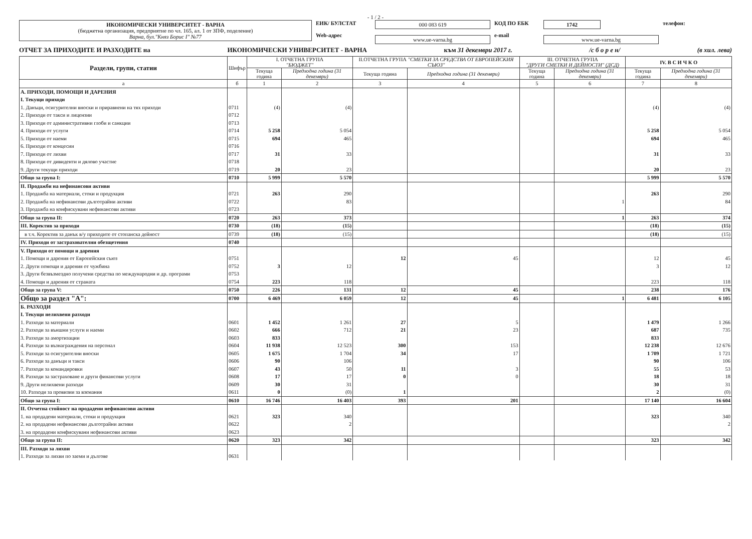- 1 / 2 -
ИКОНОМИЧЕСКИ УНИВЕРСИТЕТ - ВАРНА
(бюджетна организация, предприятие по чл. 165, ал. 1 от ЗПФ, поделение)
Варна, бул."Княз Борис I" №77
ЕИК/ БУЛСТАТ
Web-адрес
000 083 619
www.ue-varna.bg
КОД ПО ЕБК
e-mail
1742
www.ue-varna.bg
телефон:
ОТЧЕТ ЗА ПРИХОДИТЕ И РАЗХОДИТЕ на ИКОНОМИЧЕСКИ УНИВЕРСИТЕТ - ВАРНА към 31 декември 2017 г. /с б о р е н/ (в хил. лева)
| Раздели, групи, статии | Шифър | I. ОТЧЕТНА ГРУПА "БЮДЖЕТ" | | II.ОТЧЕТНА ГРУПА "СМЕТКИ ЗА СРЕДСТВА ОТ ЕВРОПЕЙСКИЯ СЪЮЗ" | | III. ОТЧЕТНА ГРУПА "ДРУГИ СМЕТКИ И ДЕЙНОСТИ" (ДСД) | | IV. В С И Ч К О | |
| --- | --- | --- | --- | --- | --- | --- | --- | --- | --- |
| | | Текуща година | Предходна година (31 декември) | Текуща година | Предходна година (31 декември) | Текуща година | Предходна година (31 декември) | Текуща година | Предходна година (31 декември) |
| а | б | 1 | 2 | 3 | 4 | 5 | 6 | 7 | 8 |
| А. ПРИХОДИ, ПОМОЩИ И ДАРЕНИЯ | | | | | | | | | |
| I. Текущи приходи | | | | | | | | | |
| 1. Данъци, осигурителни вноски и приравнени на тях приходи | 0711 | (4) | (4) | | | | | (4) | (4) |
| 2. Приходи от такси и лицензии | 0712 | | | | | | | | |
| 3. Приходи от административни глоби и санкции | 0713 | | | | | | | | |
| 4. Приходи от услуги | 0714 | 5 258 | 5 054 | | | | | 5 258 | 5 054 |
| 5. Приходи от наеми | 0715 | 694 | 465 | | | | | 694 | 465 |
| 6. Приходи от концесии | 0716 | | | | | | | | |
| 7. Приходи от лихви | 0717 | 31 | 33 | | | | | 31 | 33 |
| 8. Приходи от дивиденти и дялово участие | 0718 | | | | | | | | |
| 9. Други текущи приходи | 0719 | 20 | 23 | | | | | 20 | 23 |
| Общо за група I: | 0710 | 5 999 | 5 570 | | | | | 5 999 | 5 570 |
| II. Продажби на нефинансови активи | | | | | | | | | |
| 1. Продажба на материали, стоки и продукция | 0721 | 263 | 290 | | | | | 263 | 290 |
| 2. Продажба на нефинансови дълготрайни активи | 0722 | | 83 | | | | 1 | | 84 |
| 3. Продажба на конфискувани нефинансови активи | 0723 | | | | | | | | |
| Общо за група II: | 0720 | 263 | 373 | | | | 1 | 263 | 374 |
| III. Коректив за приходи | 0730 | (18) | (15) | | | | | (18) | (15) |
| в т.ч. Коректив за данък в/у приходите от стопанска дейност | 0739 | (18) | (15) | | | | | (18) | (15) |
| IV. Приходи от застрахователни обезщетения | 0740 | | | | | | | | |
| V. Приходи от помощи и дарения | | | | | | | | | |
| 1. Помощи и дарения от Европейския съюз | 0751 | | | 12 | 45 | | | 12 | 45 |
| 2. Други помощи и дарения от чужбина | 0752 | 3 | 12 | | | | | 3 | 12 |
| 3. Други безвъзмездно получени средства по международни и др. програми | 0753 | | | | | | | | |
| 4. Помощи и дарения от страната | 0754 | 223 | 118 | | | | | 223 | 118 |
| Общо за група V: | 0750 | 226 | 131 | 12 | 45 | | | 238 | 176 |
| Общо за раздел "А": | 0700 | 6 469 | 6 059 | 12 | 45 | | 1 | 6 481 | 6 105 |
| Б. РАЗХОДИ | | | | | | | | | |
| I. Текущи нелихвени разходи | | | | | | | | | |
| 1. Разходи за материали | 0601 | 1 452 | 1 261 | 27 | 5 | | | 1 479 | 1 266 |
| 2. Разходи за външни услуги и наеми | 0602 | 666 | 712 | 21 | 23 | | | 687 | 735 |
| 3. Разходи за амортизации | 0603 | 833 | | | | | | 833 | |
| 4. Разходи за възнаграждения на персонал | 0604 | 11 938 | 12 523 | 300 | 153 | | | 12 238 | 12 676 |
| 5. Разходи за осигурителни вноски | 0605 | 1 675 | 1 704 | 34 | 17 | | | 1 709 | 1 721 |
| 6. Разходи за данъци и такси | 0606 | 90 | 106 | | | | | 90 | 106 |
| 7. Разходи за командировки | 0607 | 43 | 50 | 11 | 3 | | | 55 | 53 |
| 8. Разходи за застраховане и други финансови услуги | 0608 | 17 | 17 | 0 | 0 | | | 18 | 18 |
| 9. Други нелихвени разходи | 0609 | 30 | 31 | | | | | 30 | 31 |
| 10. Разходи за провизии за вземания | 0611 | 0 | (0) | 1 | | | | 2 | (0) |
| Общо за група I: | 0610 | 16 746 | 16 403 | 393 | 201 | | | 17 140 | 16 604 |
| II. Отчетна стойност на продадени нефинансови активи | | | | | | | | | |
| 1. на продадени материали, стоки и продукция | 0621 | 323 | 340 | | | | | 323 | 340 |
| 2. на продадени нефинансови дълготрайни активи | 0622 | | 2 | | | | | | 2 |
| 3. на продадени конфискувани нефинансови активи | 0623 | | | | | | | | |
| Общо за група II: | 0620 | 323 | 342 | | | | | 323 | 342 |
| III. Разходи за лихви | | | | | | | | | |
| 1. Разходи за лихви по заеми и дългове | 0631 | | | | | | | | |